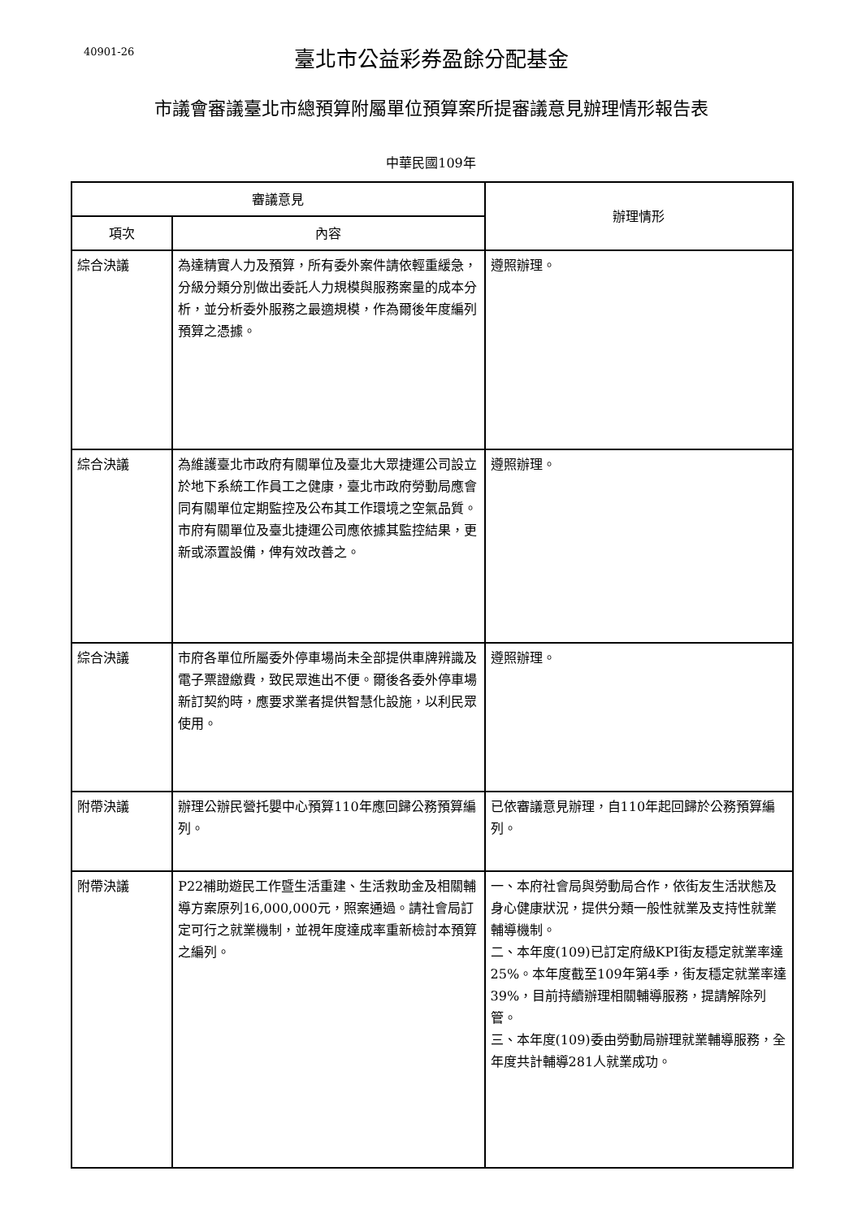40901-26
臺北市公益彩券盈餘分配基金
市議會審議臺北市總預算附屬單位預算案所提審議意見辦理情形報告表
中華民國109年
| 審議意見 | | 辦理情形 |
| --- | --- | --- |
| 項次 | 內容 | |
| 綜合決議 | 為達精實人力及預算，所有委外案件請依輕重緩急，分級分類分別做出委託人力規模與服務案量的成本分析，並分析委外服務之最適規模，作為爾後年度編列預算之憑據。 | 遵照辦理。 |
| 綜合決議 | 為維護臺北市政府有關單位及臺北大眾捷運公司設立於地下系統工作員工之健康，臺北市政府勞動局應會同有關單位定期監控及公布其工作環境之空氣品質。市府有關單位及臺北捷運公司應依據其監控結果，更新或添置設備，俾有效改善之。 | 遵照辦理。 |
| 綜合決議 | 市府各單位所屬委外停車場尚未全部提供車牌辨識及電子票證繳費，致民眾進出不便。爾後各委外停車場新訂契約時，應要求業者提供智慧化設施，以利民眾使用。 | 遵照辦理。 |
| 附帶決議 | 辦理公辦民營托嬰中心預算110年應回歸公務預算編列。 | 已依審議意見辦理，自110年起回歸於公務預算編列。 |
| 附帶決議 | P22補助遊民工作暨生活重建、生活救助金及相關輔導方案原列16,000,000元，照案通過。請社會局訂定可行之就業機制，並視年度達成率重新檢討本預算之編列。 | 一、本府社會局與勞動局合作，依街友生活狀態及身心健康狀況，提供分類一般性就業及支持性就業輔導機制。 二、本年度(109)已訂定府級KPI街友穩定就業率達25%。本年度截至109年第4季，街友穩定就業率達39%，目前持續辦理相關輔導服務，提請解除列管。 三、本年度(109)委由勞動局辦理就業輔導服務，全年度共計輔導281人就業成功。 |